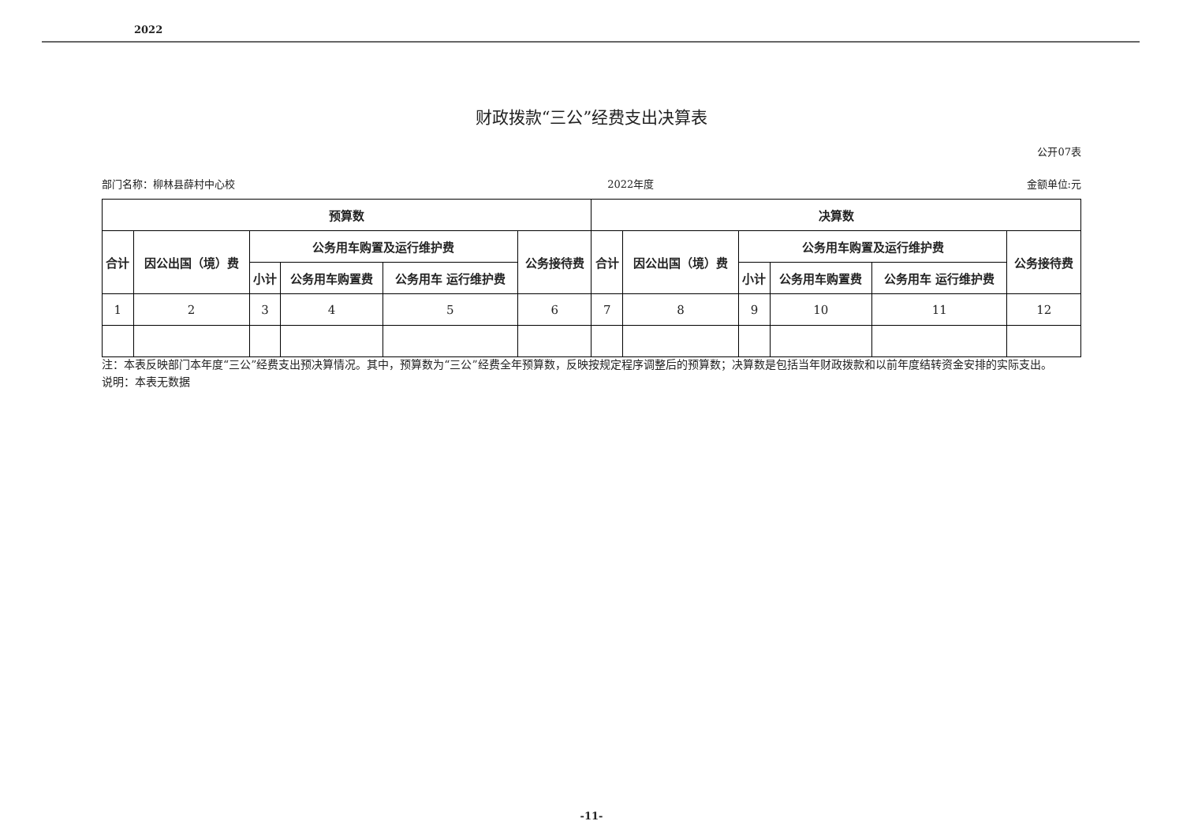2022
财政拨款“三公”经费支出决算表
公开07表
部门名称：柳林县薛村中心校 2022年度 金额单位:元
| 预算数 | | | | | | 决算数 | | | | | |
| --- | --- | --- | --- | --- | --- | --- | --- | --- | --- | --- | --- |
| 合计 | 因公出国（境）费 | 公务用车购置及运行维护费 | | | 公务接待费 | 合计 | 因公出国（境）费 | 公务用车购置及运行维护费 | | | 公务接待费 |
| | | 小计 | 公务用车购置费 | 公务用车 运行维护费 | | | | 小计 | 公务用车购置费 | 公务用车 运行维护费 | |
| 1 | 2 | 3 | 4 | 5 | 6 | 7 | 8 | 9 | 10 | 11 | 12 |
注：本表反映部门本年度“三公”经费支出预决算情况。其中，预算数为“三公”经费全年预算数，反映按规定程序调整后的预算数；决算数是包括当年财政拨款和以前年度结转资金安排的实际支出。
说明：本表无数据
-11-